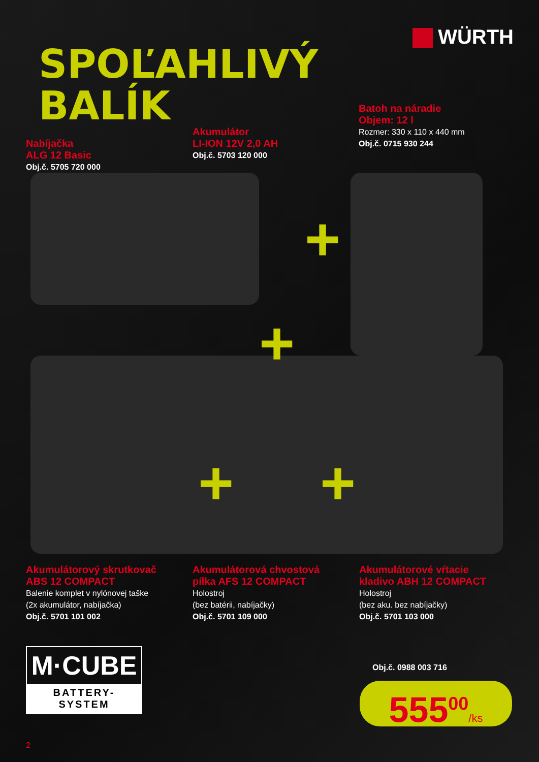WÜRTH
SPOĽAHLIVÝ
BALÍK
Batoh na náradie
Objem: 12 l
Rozmer: 330 x 110 x 440 mm
Obj.č. 0715 930 244
Akumulátor
LI-ION 12V 2,0 AH
Obj.č. 5703 120 000
Nabíjačka
ALG 12 Basic
Obj.č. 5705 720 000
+
+
+ +
Akumulátorový skrutkovač
ABS 12 COMPACT
Balenie komplet v nylónovej taške
(2x akumulátor, nabíjačka)
Obj.č. 5701 101 002
Akumulátorová chvostová
pílka AFS 12 COMPACT
Holostroj
(bez batérii, nabíjačky)
Obj.č. 5701 109 000
Akumulátorové vŕtacie
kladivo ABH 12 COMPACT
Holostroj
(bez aku. bez nabíjačky)
Obj.č. 5701 103 000
M·CUBE
BATTERY-SYSTEM
Obj.č. 0988 003 716
555<sup>00</sup>/ks
2